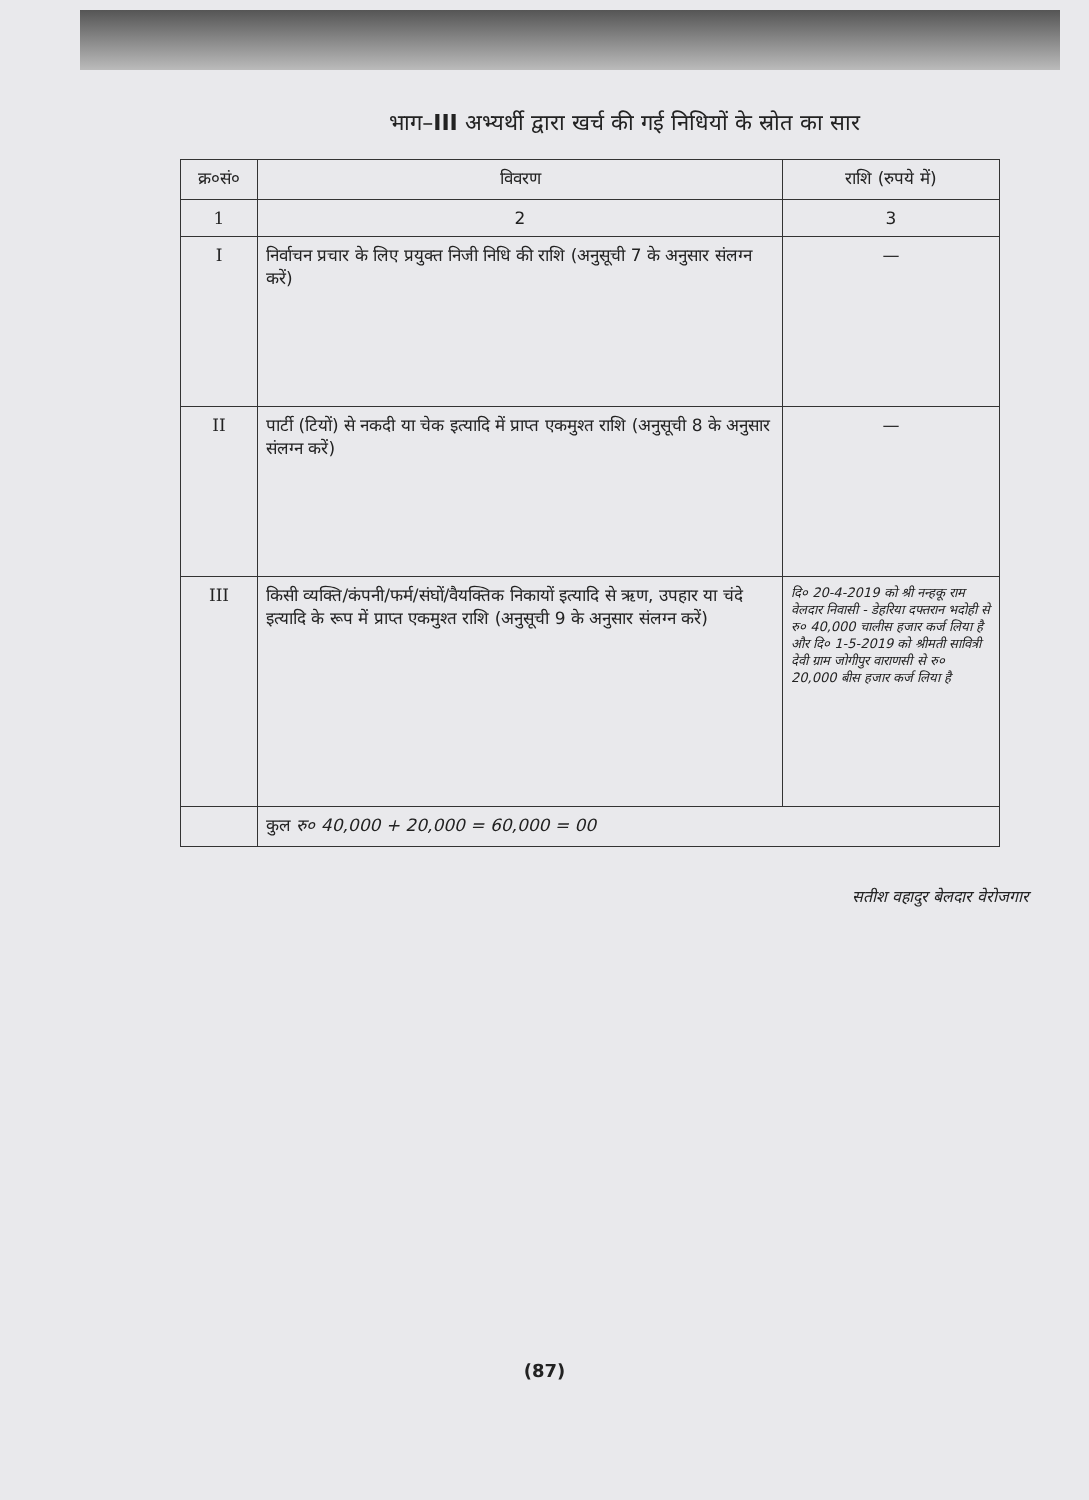भाग–III अभ्यर्थी द्वारा खर्च की गई निधियों के स्रोत का सार
| क्र०सं० | विवरण | राशि (रुपये में) |
| --- | --- | --- |
| 1 | 2 | 3 |
| I | निर्वाचन प्रचार के लिए प्रयुक्त निजी निधि की राशि (अनुसूची 7 के अनुसार संलग्न करें) | — |
| II | पार्टी (टियों) से नकदी या चेक इत्यादि में प्राप्त एकमुश्त राशि (अनुसूची 8 के अनुसार संलग्न करें) | — |
| III | किसी व्यक्ति/कंपनी/फर्म/संघों/वैयक्तिक निकायों इत्यादि से ऋण, उपहार या चंदे इत्यादि के रूप में प्राप्त एकमुश्त राशि (अनुसूची 9 के अनुसार संलग्न करें) | दि० 20-4-2019 को श्री नन्हकू राम वेलदार निवासी - डेहरिया दफ्तरान भदोही से रु० 40,000 चालीस हजार कर्ज लिया है और दि० 1-5-2019 को श्रीमती सावित्री देवी ग्राम जोगीपुर वाराणसी से रु० 20,000 बीस हजार कर्ज लिया है |
| | कुल रु० 40,000 + 20,000 = 60,000 = 00 | |
सतीश वहादुर बेलदार वेरोजगार
(87)